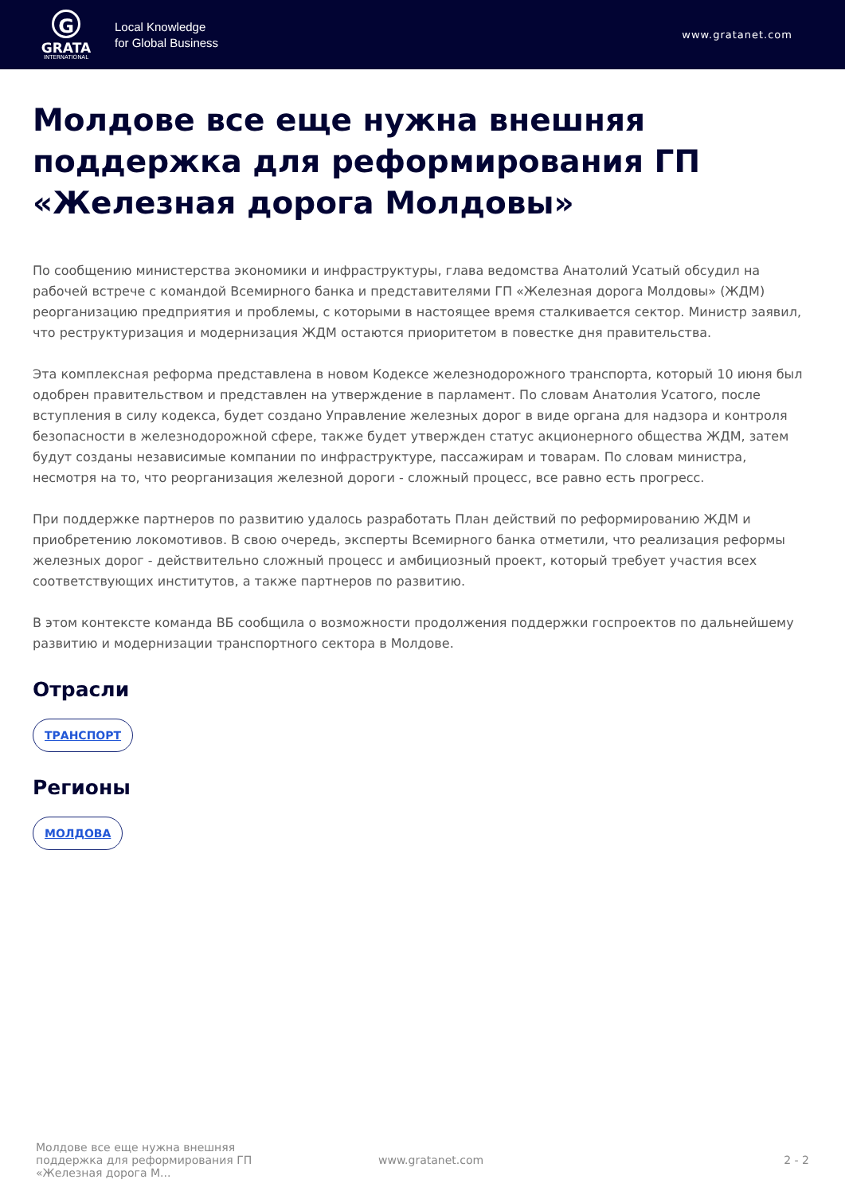G
GRATA
INTERNATIONAL
Local Knowledge
for Global Business
www.gratanet.com
Молдове все еще нужна внешняя поддержка для реформирования ГП «Железная дорога Молдовы»
По сообщению министерства экономики и инфраструктуры, глава ведомства Анатолий Усатый обсудил на рабочей встрече с командой Всемирного банка и представителями ГП «Железная дорога Молдовы» (ЖДМ) реорганизацию предприятия и проблемы, с которыми в настоящее время сталкивается сектор. Министр заявил, что реструктуризация и модернизация ЖДМ остаются приоритетом в повестке дня правительства.
Эта комплексная реформа представлена в новом Кодексе железнодорожного транспорта, который 10 июня был одобрен правительством и представлен на утверждение в парламент. По словам Анатолия Усатого, после вступления в силу кодекса, будет создано Управление железных дорог в виде органа для надзора и контроля безопасности в железнодорожной сфере, также будет утвержден статус акционерного общества ЖДМ, затем будут созданы независимые компании по инфраструктуре, пассажирам и товарам. По словам министра, несмотря на то, что реорганизация железной дороги - сложный процесс, все равно есть прогресс.
При поддержке партнеров по развитию удалось разработать План действий по реформированию ЖДМ и приобретению локомотивов. В свою очередь, эксперты Всемирного банка отметили, что реализация реформы железных дорог - действительно сложный процесс и амбициозный проект, который требует участия всех соответствующих институтов, а также партнеров по развитию.
В этом контексте команда ВБ сообщила о возможности продолжения поддержки госпроектов по дальнейшему развитию и модернизации транспортного сектора в Молдове.
Отрасли
ТРАНСПОРТ
Регионы
МОЛДОВА
Молдове все еще нужна внешняя поддержка для реформирования ГП «Железная дорога М...
www.gratanet.com 2 - 2